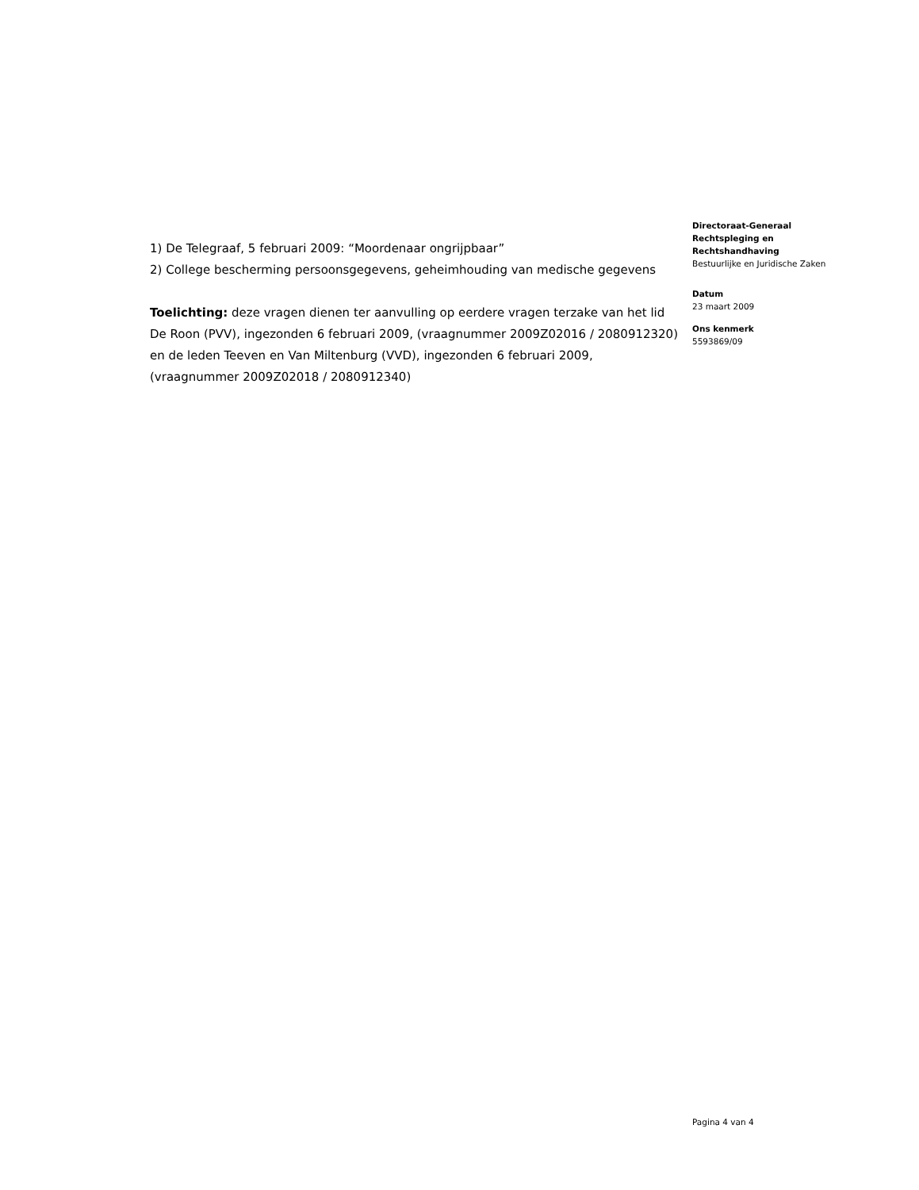1) De Telegraaf, 5 februari 2009: “Moordenaar ongrijpbaar”
2) College bescherming persoonsgegevens, geheimhouding van medische gegevens
Toelichting: deze vragen dienen ter aanvulling op eerdere vragen terzake van het lid De Roon (PVV), ingezonden 6 februari 2009, (vraagnummer 2009Z02016 / 2080912320) en de leden Teeven en Van Miltenburg (VVD), ingezonden 6 februari 2009, (vraagnummer 2009Z02018 / 2080912340)
Directoraat-Generaal Rechtspleging en Rechtshandhaving
Bestuurlijke en Juridische Zaken
Datum
23 maart 2009
Ons kenmerk
5593869/09
Pagina 4 van 4